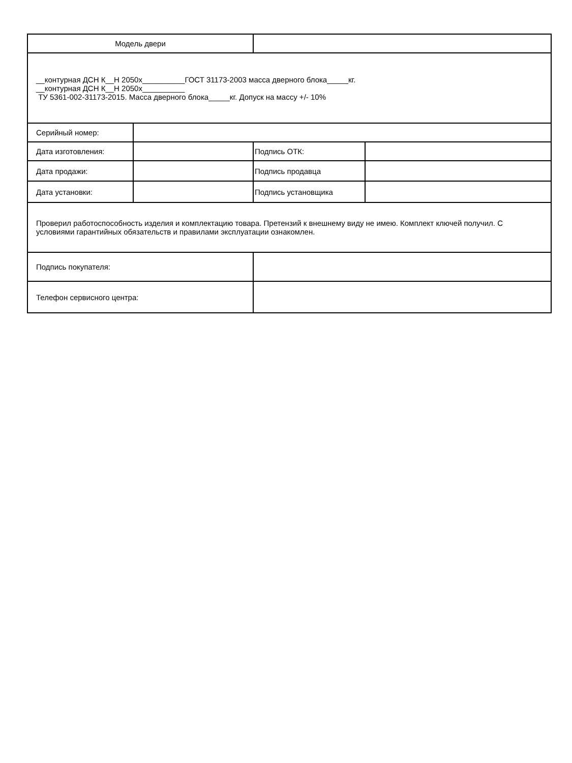| Модель двери | | | |
| __контурная ДСН К__Н 2050х__________ГОСТ 31173-2003 масса дверного блока_____кг. __контурная ДСН К__Н 2050х__________ ТУ 5361-002-31173-2015. Масса дверного блока_____кг. Допуск на массу +/- 10% | | | |
| Серийный номер: | | | |
| Дата изготовления: | | Подпись ОТК: | |
| Дата продажи: | | Подпись продавца | |
| Дата установки: | | Подпись установщика | |
| Проверил работоспособность изделия и комплектацию товара. Претензий к внешнему виду не имею. Комплект ключей получил. С условиями гарантийных обязательств и правилами эксплуатации ознакомлен. | | | |
| Подпись покупателя: | | | |
| Телефон сервисного центра: | | | |